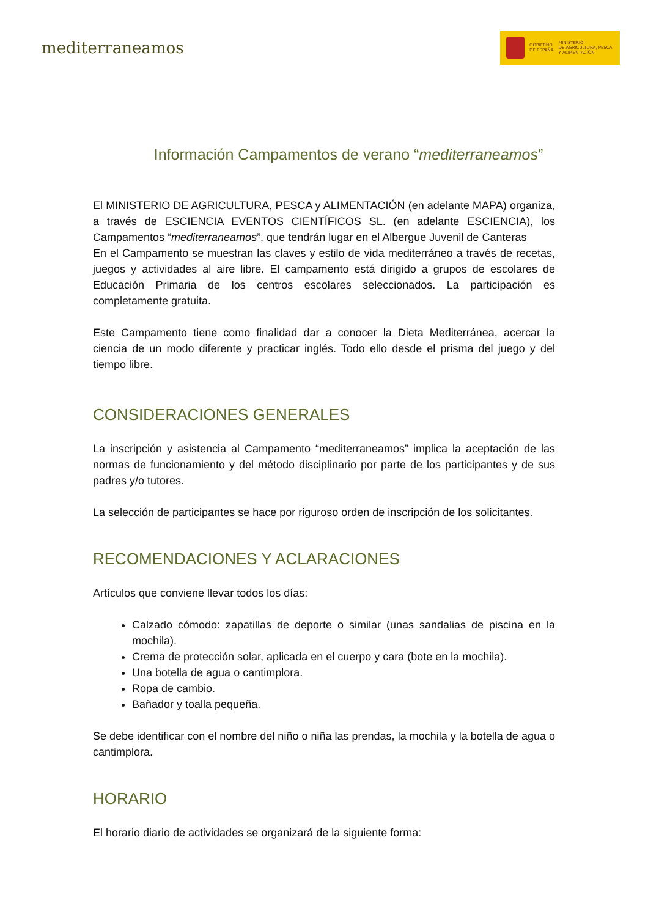mediterraneamos
GOBIERNO
DE ESPAÑA MINISTERIO
DE AGRICULTURA, PESCA
Y ALIMENTACIÓN
Información Campamentos de verano “mediterraneamos”
El MINISTERIO DE AGRICULTURA, PESCA y ALIMENTACIÓN (en adelante MAPA) organiza, a través de ESCIENCIA EVENTOS CIENTÍFICOS SL. (en adelante ESCIENCIA), los Campamentos “mediterraneamos”, que tendrán lugar en el Albergue Juvenil de Canteras
En el Campamento se muestran las claves y estilo de vida mediterráneo a través de recetas, juegos y actividades al aire libre. El campamento está dirigido a grupos de escolares de Educación Primaria de los centros escolares seleccionados. La participación es completamente gratuita.
Este Campamento tiene como finalidad dar a conocer la Dieta Mediterránea, acercar la ciencia de un modo diferente y practicar inglés. Todo ello desde el prisma del juego y del tiempo libre.
CONSIDERACIONES GENERALES
La inscripción y asistencia al Campamento “mediterraneamos” implica la aceptación de las normas de funcionamiento y del método disciplinario por parte de los participantes y de sus padres y/o tutores.
La selección de participantes se hace por riguroso orden de inscripción de los solicitantes.
RECOMENDACIONES Y ACLARACIONES
Artículos que conviene llevar todos los días:
Calzado cómodo: zapatillas de deporte o similar (unas sandalias de piscina en la mochila).
Crema de protección solar, aplicada en el cuerpo y cara (bote en la mochila).
Una botella de agua o cantimplora.
Ropa de cambio.
Bañador y toalla pequeña.
Se debe identificar con el nombre del niño o niña las prendas, la mochila y la botella de agua o cantimplora.
HORARIO
El horario diario de actividades se organizará de la siguiente forma: